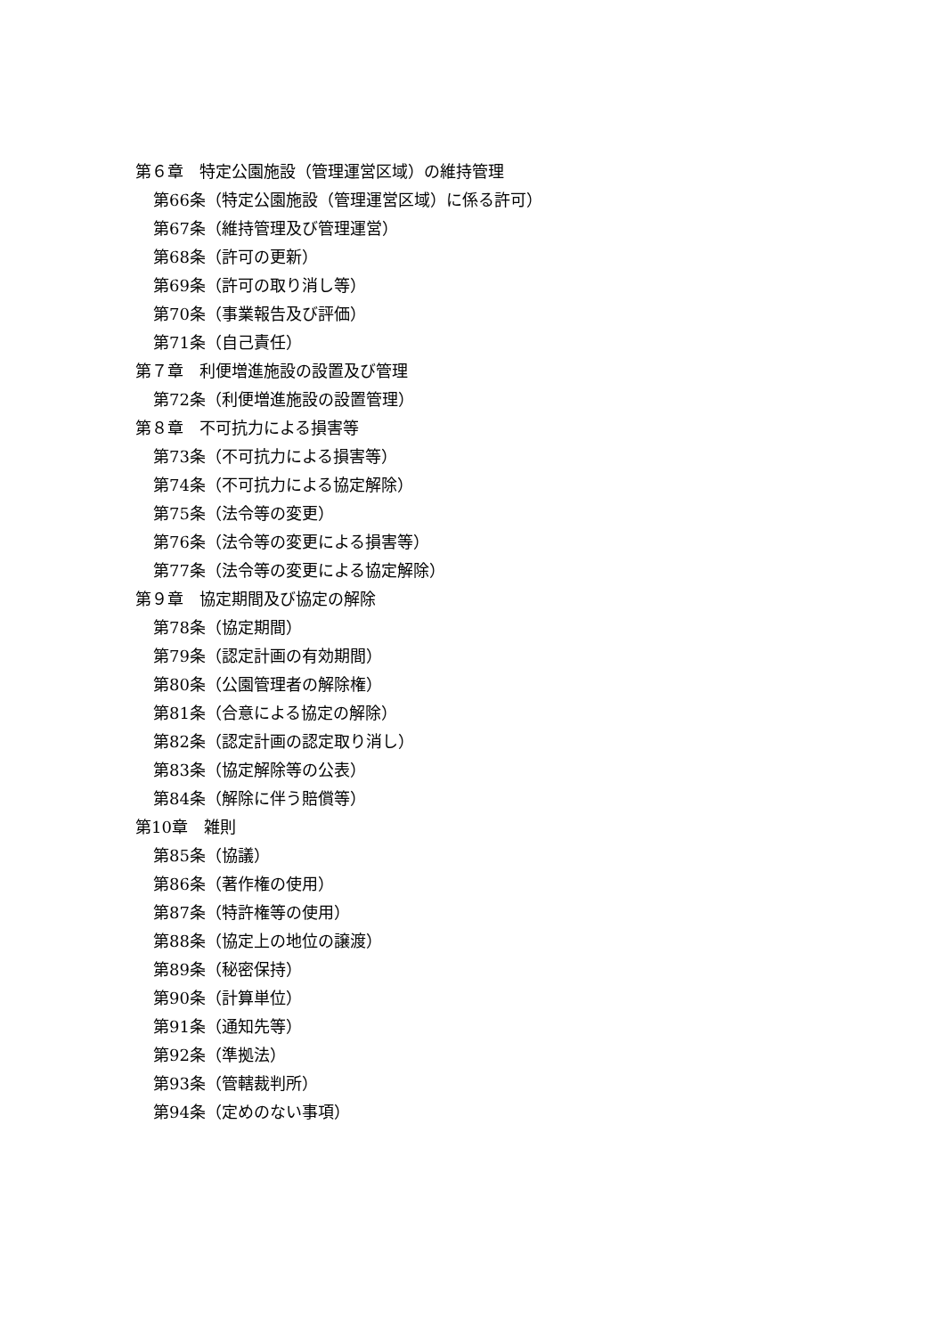第６章　特定公園施設（管理運営区域）の維持管理
第66条（特定公園施設（管理運営区域）に係る許可）
第67条（維持管理及び管理運営）
第68条（許可の更新）
第69条（許可の取り消し等）
第70条（事業報告及び評価）
第71条（自己責任）
第７章　利便増進施設の設置及び管理
第72条（利便増進施設の設置管理）
第８章　不可抗力による損害等
第73条（不可抗力による損害等）
第74条（不可抗力による協定解除）
第75条（法令等の変更）
第76条（法令等の変更による損害等）
第77条（法令等の変更による協定解除）
第９章　協定期間及び協定の解除
第78条（協定期間）
第79条（認定計画の有効期間）
第80条（公園管理者の解除権）
第81条（合意による協定の解除）
第82条（認定計画の認定取り消し）
第83条（協定解除等の公表）
第84条（解除に伴う賠償等）
第10章　雑則
第85条（協議）
第86条（著作権の使用）
第87条（特許権等の使用）
第88条（協定上の地位の譲渡）
第89条（秘密保持）
第90条（計算単位）
第91条（通知先等）
第92条（準拠法）
第93条（管轄裁判所）
第94条（定めのない事項）